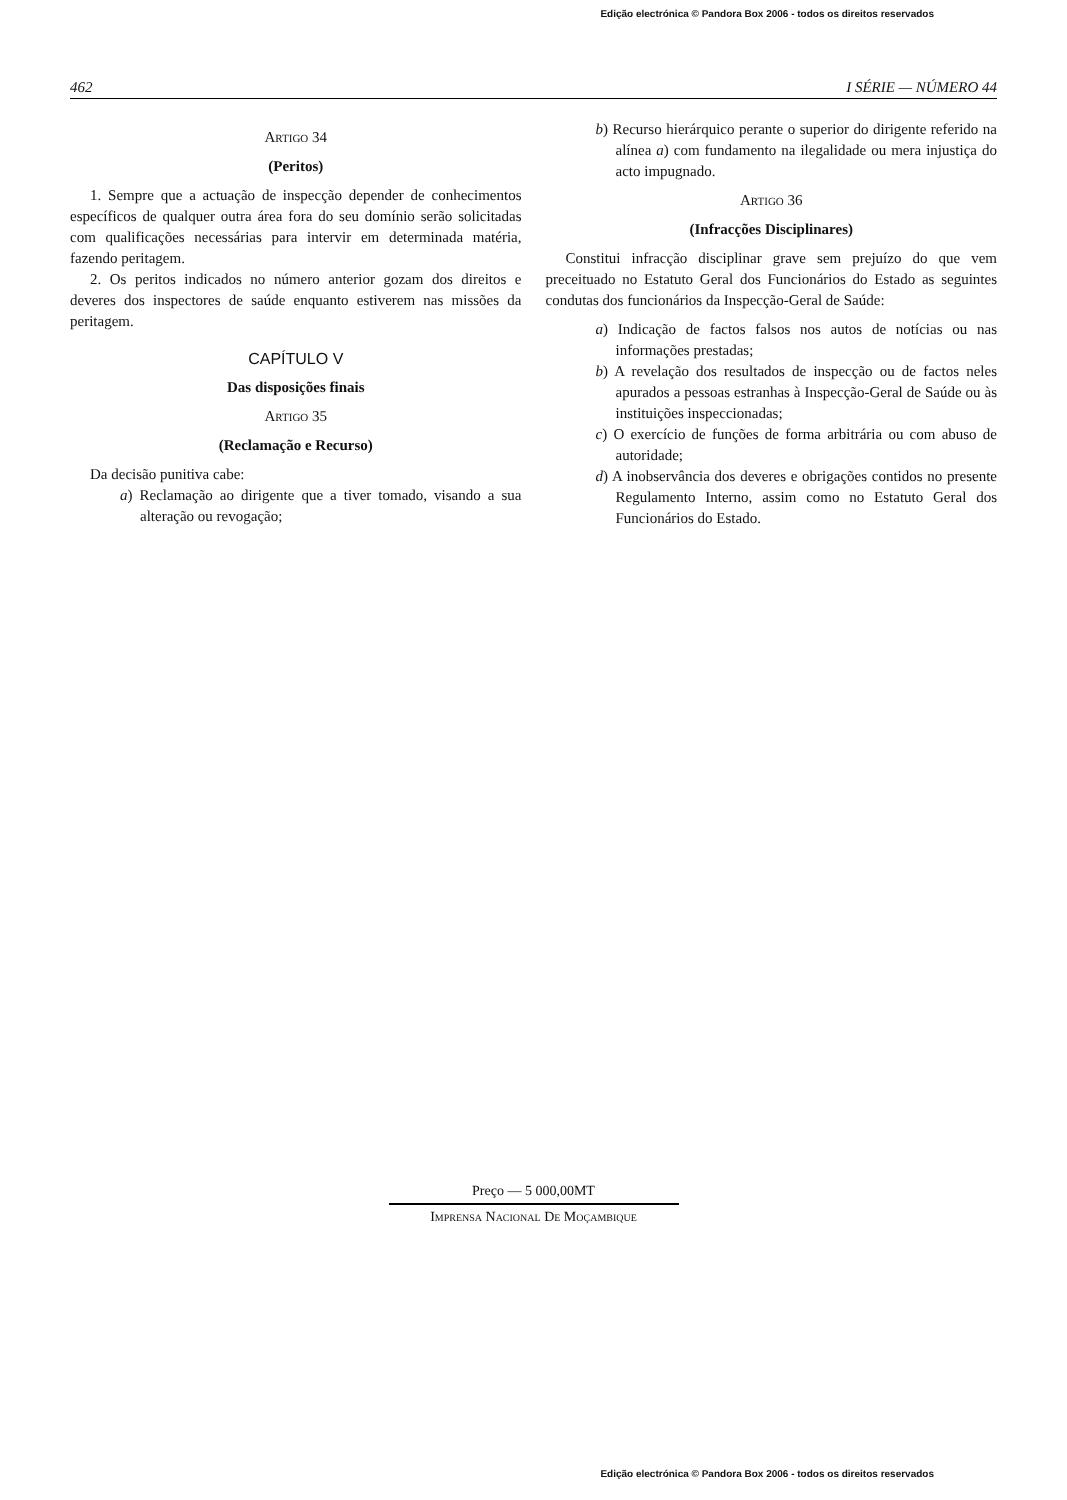Edição electrónica © Pandora Box 2006 - todos os direitos reservados
462 I SÉRIE — NÚMERO 44
Artigo 34
(Peritos)
1. Sempre que a actuação de inspecção depender de conhecimentos específicos de qualquer outra área fora do seu domínio serão solicitadas com qualificações necessárias para intervir em determinada matéria, fazendo peritagem.
2. Os peritos indicados no número anterior gozam dos direitos e deveres dos inspectores de saúde enquanto estiverem nas missões da peritagem.
CAPÍTULO V
Das disposições finais
Artigo 35
(Reclamação e Recurso)
Da decisão punitiva cabe:
a) Reclamação ao dirigente que a tiver tomado, visando a sua alteração ou revogação;
b) Recurso hierárquico perante o superior do dirigente referido na alínea a) com fundamento na ilegalidade ou mera injustiça do acto impugnado.
Artigo 36
(Infracções Disciplinares)
Constitui infracção disciplinar grave sem prejuízo do que vem preceituado no Estatuto Geral dos Funcionários do Estado as seguintes condutas dos funcionários da Inspecção-Geral de Saúde:
a) Indicação de factos falsos nos autos de notícias ou nas informações prestadas;
b) A revelação dos resultados de inspecção ou de factos neles apurados a pessoas estranhas à Inspecção-Geral de Saúde ou às instituições inspeccionadas;
c) O exercício de funções de forma arbitrária ou com abuso de autoridade;
d) A inobservância dos deveres e obrigações contidos no presente Regulamento Interno, assim como no Estatuto Geral dos Funcionários do Estado.
Preço — 5 000,00MT
Imprensa Nacional De Moçambique
Edição electrónica © Pandora Box 2006 - todos os direitos reservados